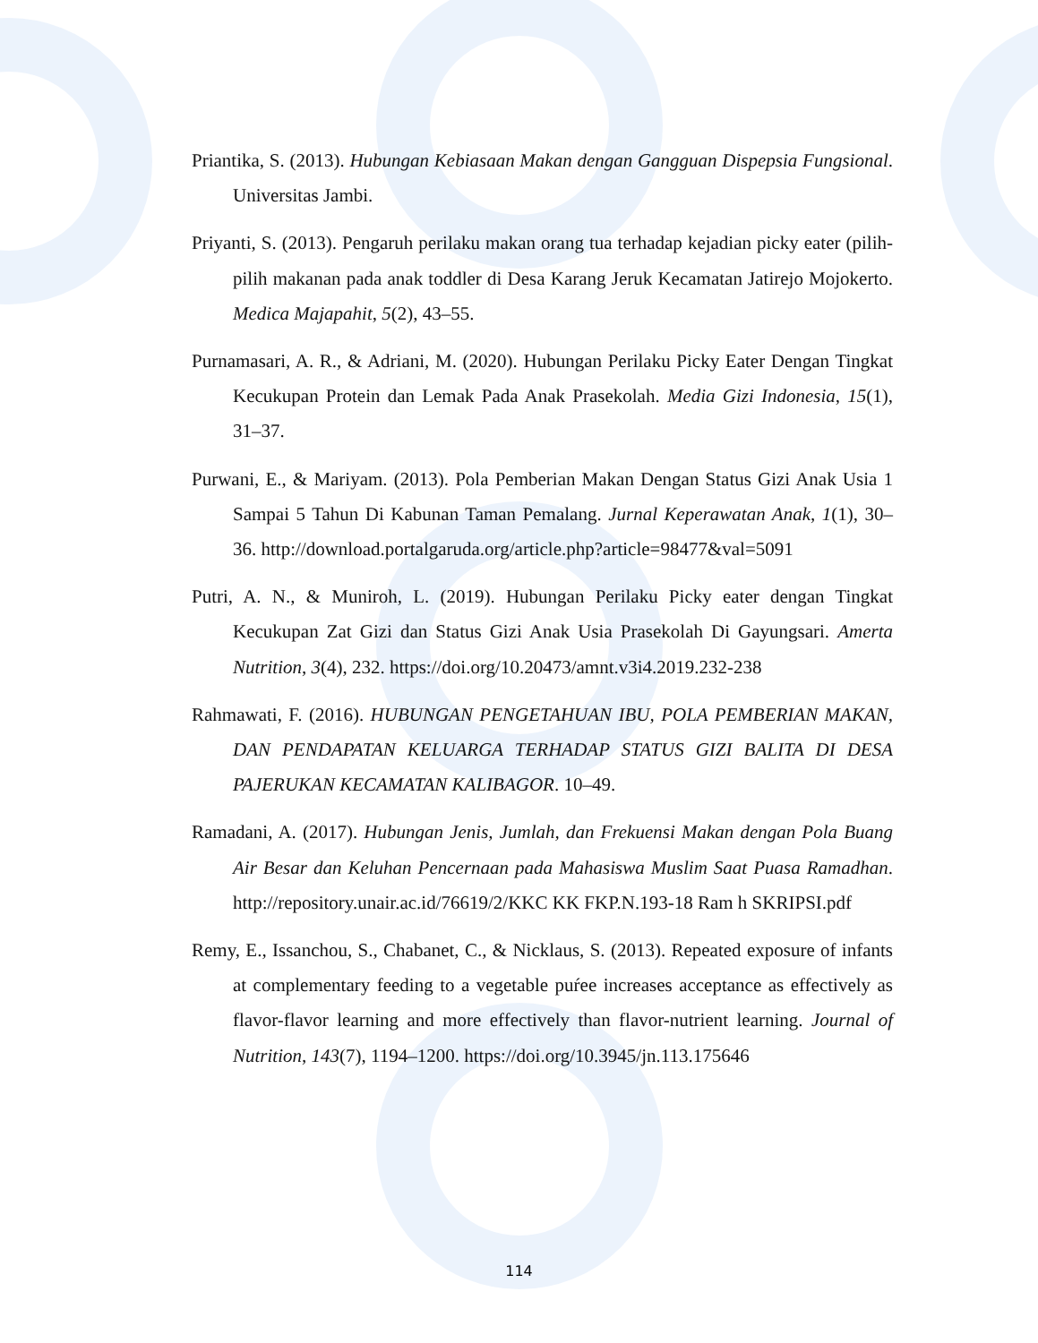Priantika, S. (2013). Hubungan Kebiasaan Makan dengan Gangguan Dispepsia Fungsional. Universitas Jambi.
Priyanti, S. (2013). Pengaruh perilaku makan orang tua terhadap kejadian picky eater (pilih-pilih makanan pada anak toddler di Desa Karang Jeruk Kecamatan Jatirejo Mojokerto. Medica Majapahit, 5(2), 43–55.
Purnamasari, A. R., & Adriani, M. (2020). Hubungan Perilaku Picky Eater Dengan Tingkat Kecukupan Protein dan Lemak Pada Anak Prasekolah. Media Gizi Indonesia, 15(1), 31–37.
Purwani, E., & Mariyam. (2013). Pola Pemberian Makan Dengan Status Gizi Anak Usia 1 Sampai 5 Tahun Di Kabunan Taman Pemalang. Jurnal Keperawatan Anak, 1(1), 30–36. http://download.portalgaruda.org/article.php?article=98477&val=5091
Putri, A. N., & Muniroh, L. (2019). Hubungan Perilaku Picky eater dengan Tingkat Kecukupan Zat Gizi dan Status Gizi Anak Usia Prasekolah Di Gayungsari. Amerta Nutrition, 3(4), 232. https://doi.org/10.20473/amnt.v3i4.2019.232-238
Rahmawati, F. (2016). HUBUNGAN PENGETAHUAN IBU, POLA PEMBERIAN MAKAN, DAN PENDAPATAN KELUARGA TERHADAP STATUS GIZI BALITA DI DESA PAJERUKAN KECAMATAN KALIBAGOR. 10–49.
Ramadani, A. (2017). Hubungan Jenis, Jumlah, dan Frekuensi Makan dengan Pola Buang Air Besar dan Keluhan Pencernaan pada Mahasiswa Muslim Saat Puasa Ramadhan. http://repository.unair.ac.id/76619/2/KKC KK FKP.N.193-18 Ram h SKRIPSI.pdf
Remy, E., Issanchou, S., Chabanet, C., & Nicklaus, S. (2013). Repeated exposure of infants at complementary feeding to a vegetable puŕee increases acceptance as effectively as flavor-flavor learning and more effectively than flavor-nutrient learning. Journal of Nutrition, 143(7), 1194–1200. https://doi.org/10.3945/jn.113.175646
114